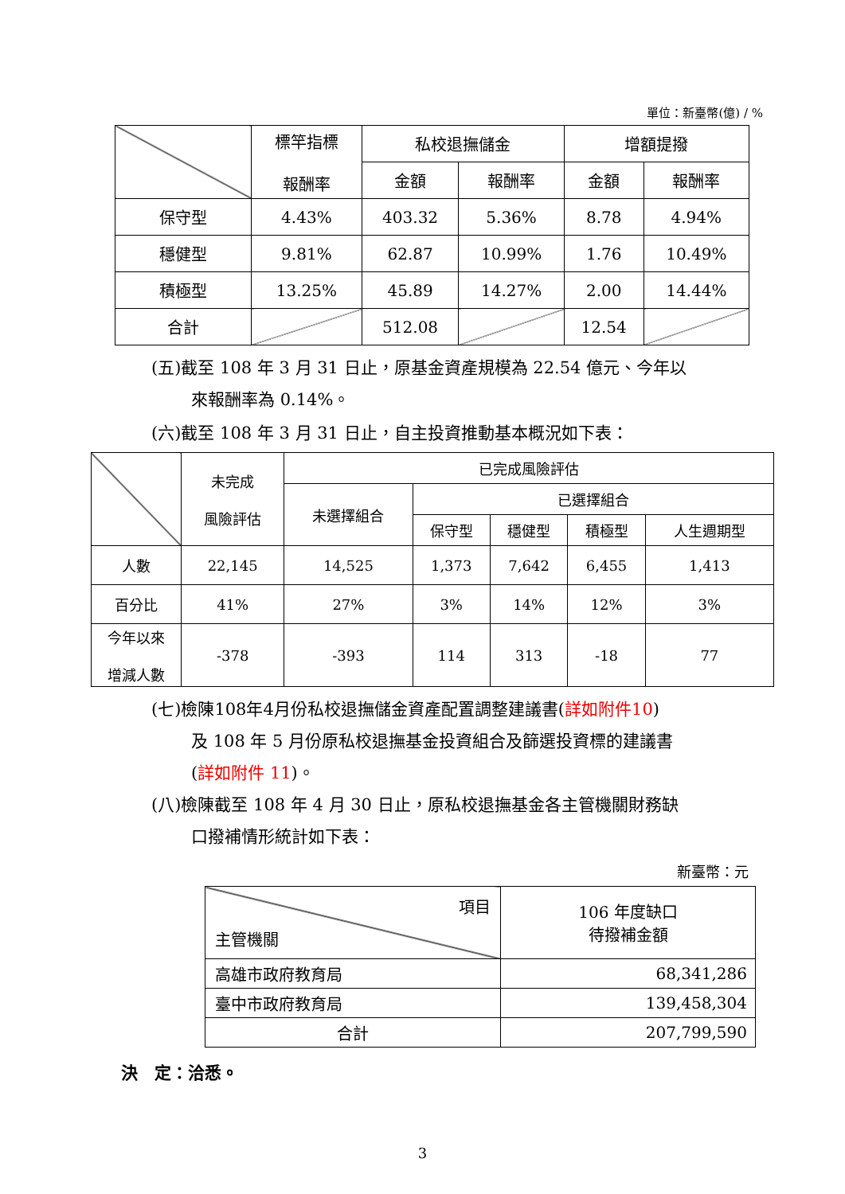單位：新臺幣(億) / %
| | 標竿指標 報酬率 | 私校退撫儲金 | | 增額提撥 | |
| --- | --- | --- | --- | --- | --- |
| | | 金額 | 報酬率 | 金額 | 報酬率 |
| 保守型 | 4.43% | 403.32 | 5.36% | 8.78 | 4.94% |
| 穩健型 | 9.81% | 62.87 | 10.99% | 1.76 | 10.49% |
| 積極型 | 13.25% | 45.89 | 14.27% | 2.00 | 14.44% |
| 合計 | | 512.08 | | 12.54 | |
(五)截至 108 年 3 月 31 日止，原基金資產規模為 22.54 億元、今年以
來報酬率為 0.14%。
(六)截至 108 年 3 月 31 日止，自主投資推動基本概況如下表：
| | 未完成 風險評估 | 已完成風險評估 | | | | |
| --- | --- | --- | --- | --- | --- | --- |
| | | 未選擇組合 | 已選擇組合 | | | |
| | | | 保守型 | 穩健型 | 積極型 | 人生週期型 |
| 人數 | 22,145 | 14,525 | 1,373 | 7,642 | 6,455 | 1,413 |
| 百分比 | 41% | 27% | 3% | 14% | 12% | 3% |
| 今年以來 增減人數 | -378 | -393 | 114 | 313 | -18 | 77 |
(七)檢陳108年4月份私校退撫儲金資產配置調整建議書(詳如附件10)
及 108 年 5 月份原私校退撫基金投資組合及篩選投資標的建議書
(詳如附件 11)。
(八)檢陳截至 108 年 4 月 30 日止，原私校退撫基金各主管機關財務缺
口撥補情形統計如下表：
新臺幣：元
| 項目 主管機關 | 106 年度缺口 待撥補金額 |
| 高雄市政府教育局 | 68,341,286 |
| 臺中市政府教育局 | 139,458,304 |
| 合計 | 207,799,590 |
決　定：洽悉。
3